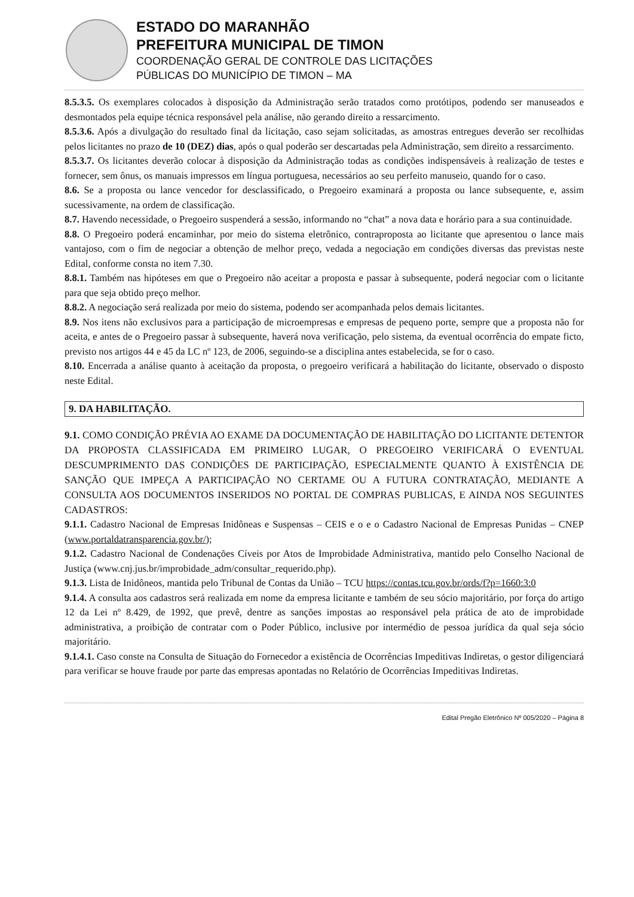ESTADO DO MARANHÃO
PREFEITURA MUNICIPAL DE TIMON
COORDENAÇÃO GERAL DE CONTROLE DAS LICITAÇÕES
PÚBLICAS DO MUNICÍPIO DE TIMON – MA
8.5.3.5. Os exemplares colocados à disposição da Administração serão tratados como protótipos, podendo ser manuseados e desmontados pela equipe técnica responsável pela análise, não gerando direito a ressarcimento.
8.5.3.6. Após a divulgação do resultado final da licitação, caso sejam solicitadas, as amostras entregues deverão ser recolhidas pelos licitantes no prazo de 10 (DEZ) dias, após o qual poderão ser descartadas pela Administração, sem direito a ressarcimento.
8.5.3.7. Os licitantes deverão colocar à disposição da Administração todas as condições indispensáveis à realização de testes e fornecer, sem ônus, os manuais impressos em língua portuguesa, necessários ao seu perfeito manuseio, quando for o caso.
8.6. Se a proposta ou lance vencedor for desclassificado, o Pregoeiro examinará a proposta ou lance subsequente, e, assim sucessivamente, na ordem de classificação.
8.7. Havendo necessidade, o Pregoeiro suspenderá a sessão, informando no “chat” a nova data e horário para a sua continuidade.
8.8. O Pregoeiro poderá encaminhar, por meio do sistema eletrônico, contraproposta ao licitante que apresentou o lance mais vantajoso, com o fim de negociar a obtenção de melhor preço, vedada a negociação em condições diversas das previstas neste Edital, conforme consta no item 7.30.
8.8.1. Também nas hipóteses em que o Pregoeiro não aceitar a proposta e passar à subsequente, poderá negociar com o licitante para que seja obtido preço melhor.
8.8.2. A negociação será realizada por meio do sistema, podendo ser acompanhada pelos demais licitantes.
8.9. Nos itens não exclusivos para a participação de microempresas e empresas de pequeno porte, sempre que a proposta não for aceita, e antes de o Pregoeiro passar à subsequente, haverá nova verificação, pelo sistema, da eventual ocorrência do empate ficto, previsto nos artigos 44 e 45 da LC nº 123, de 2006, seguindo-se a disciplina antes estabelecida, se for o caso.
8.10. Encerrada a análise quanto à aceitação da proposta, o pregoeiro verificará a habilitação do licitante, observado o disposto neste Edital.
9. DA HABILITAÇÃO.
9.1. COMO CONDIÇÃO PRÉVIA AO EXAME DA DOCUMENTAÇÃO DE HABILITAÇÃO DO LICITANTE DETENTOR DA PROPOSTA CLASSIFICADA EM PRIMEIRO LUGAR, O PREGOEIRO VERIFICARÁ O EVENTUAL DESCUMPRIMENTO DAS CONDIÇÕES DE PARTICIPAÇÃO, ESPECIALMENTE QUANTO À EXISTÊNCIA DE SANÇÃO QUE IMPEÇA A PARTICIPAÇÃO NO CERTAME OU A FUTURA CONTRATAÇÃO, MEDIANTE A CONSULTA AOS DOCUMENTOS INSERIDOS NO PORTAL DE COMPRAS PUBLICAS, E AINDA NOS SEGUINTES CADASTROS:
9.1.1. Cadastro Nacional de Empresas Inidôneas e Suspensas – CEIS e o e o Cadastro Nacional de Empresas Punidas – CNEP (www.portaldatransparencia.gov.br/);
9.1.2. Cadastro Nacional de Condenações Cíveis por Atos de Improbidade Administrativa, mantido pelo Conselho Nacional de Justiça (www.cnj.jus.br/improbidade_adm/consultar_requerido.php).
9.1.3. Lista de Inidôneos, mantida pelo Tribunal de Contas da União – TCU https://contas.tcu.gov.br/ords/f?p=1660:3:0
9.1.4. A consulta aos cadastros será realizada em nome da empresa licitante e também de seu sócio majoritário, por força do artigo 12 da Lei nº 8.429, de 1992, que prevê, dentre as sanções impostas ao responsável pela prática de ato de improbidade administrativa, a proibição de contratar com o Poder Público, inclusive por intermédio de pessoa jurídica da qual seja sócio majoritário.
9.1.4.1. Caso conste na Consulta de Situação do Fornecedor a existência de Ocorrências Impeditivas Indiretas, o gestor diligenciará para verificar se houve fraude por parte das empresas apontadas no Relatório de Ocorrências Impeditivas Indiretas.
Edital Pregão Eletrônico Nº 005/2020 – Página 8